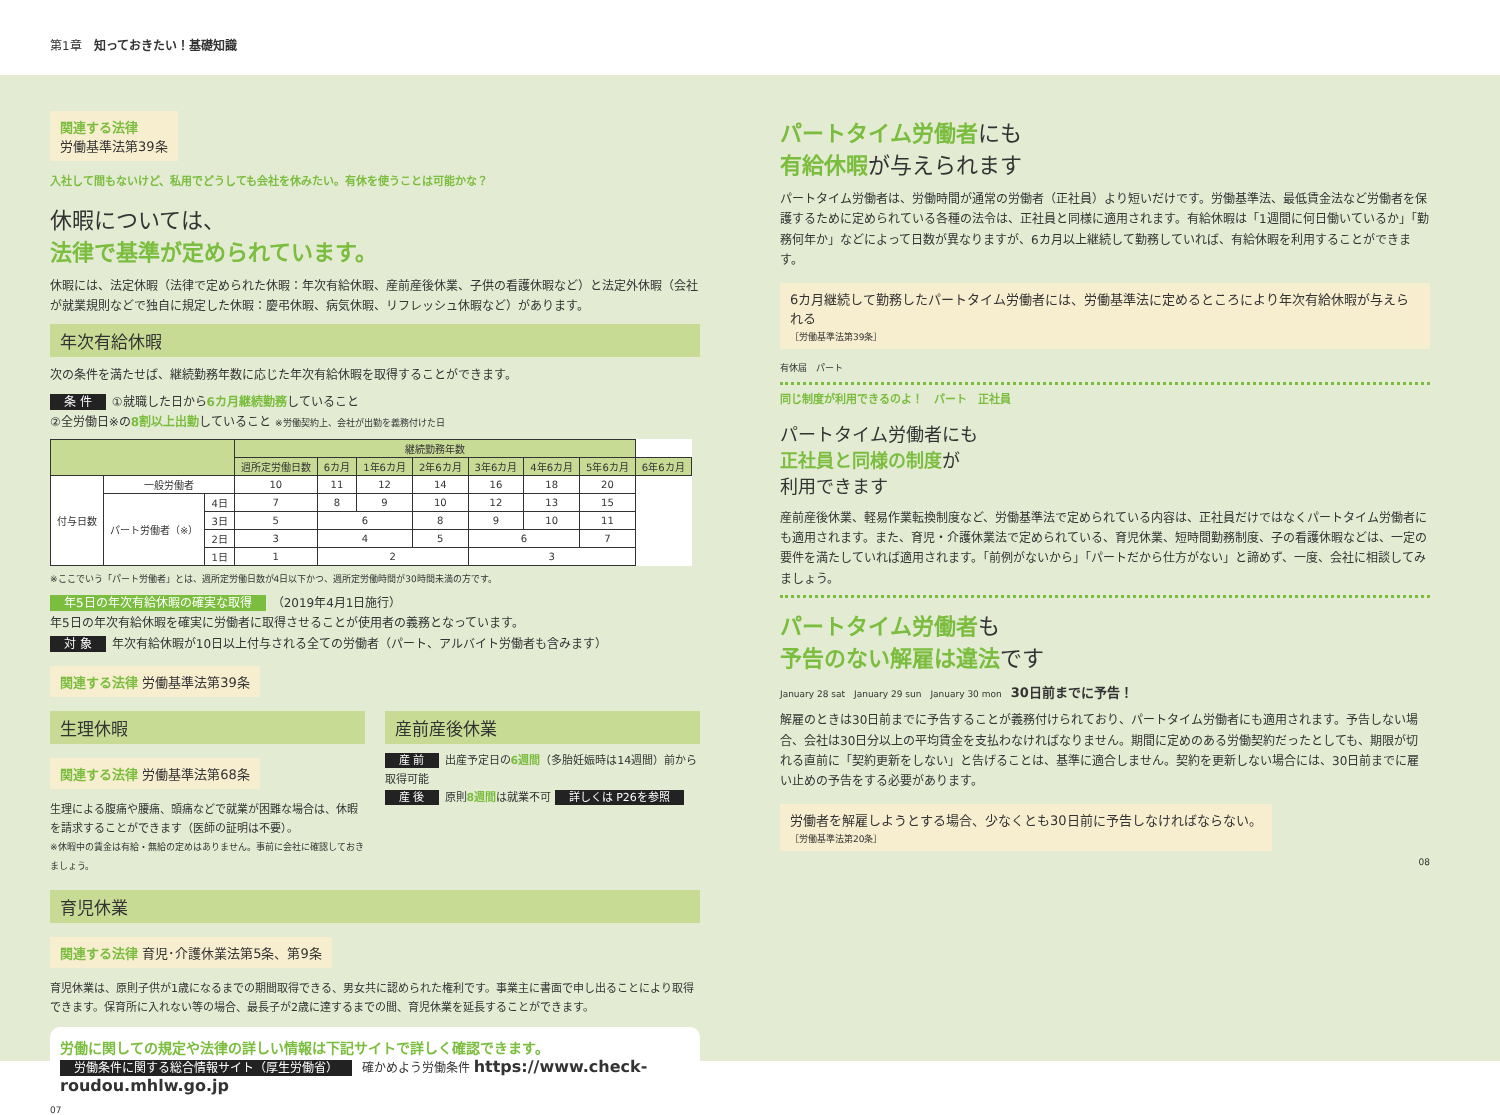第1章　知っておきたい！基礎知識
関連する法律
労働基準法第39条
入社して間もないけど、私用でどうしても会社を休みたい。有休を使うことは可能かな？
休暇については、
法律で基準が定められています。
休暇には、法定休暇（法律で定められた休暇：年次有給休暇、産前産後休業、子供の看護休暇など）と法定外休暇（会社が就業規則などで独自に規定した休暇：慶弔休暇、病気休暇、リフレッシュ休暇など）があります。
年次有給休暇
次の条件を満たせば、継続勤務年数に応じた年次有給休暇を取得することができます。
条 件 ①就職した日から6カ月継続勤務していること
②全労働日※の8割以上出勤していること ※労働契約上、会社が出勤を義務付けた日
| | | | 継続勤務年数 | | | | | | | |
| --- | --- | --- | --- | --- | --- | --- | --- | --- | --- | --- |
| | | | 週所定労働日数 | 6カ月 | 1年6カ月 | 2年6カ月 | 3年6カ月 | 4年6カ月 | 5年6カ月 | 6年6カ月 |
| 付与日数 | 一般労働者 | | 10 | 11 | 12 | 14 | 16 | 18 | 20 | |
| | パート労働者（※） | 4日 | 7 | 8 | 9 | 10 | 12 | 13 | 15 | |
| | | 3日 | 5 | 6 | | 8 | 9 | 10 | 11 | |
| | | 2日 | 3 | 4 | | 5 | 6 | | 7 | |
| | | 1日 | 1 | 2 | | | 3 | | | |
※ここでいう「パート労働者」とは、週所定労働日数が4日以下かつ、週所定労働時間が30時間未満の方です。
年5日の年次有給休暇の確実な取得 （2019年4月1日施行）
年5日の年次有給休暇を確実に労働者に取得させることが使用者の義務となっています。
対 象 年次有給休暇が10日以上付与される全ての労働者（パート、アルバイト労働者も含みます）
関連する法律 労働基準法第39条
生理休暇
関連する法律 労働基準法第68条
生理による腹痛や腰痛、頭痛などで就業が困難な場合は、休暇を請求することができます（医師の証明は不要）。
※休暇中の賃金は有給・無給の定めはありません。事前に会社に確認しておきましょう。
産前産後休業
産 前 出産予定日の6週間（多胎妊娠時は14週間）前から取得可能
産 後 原則8週間は就業不可 詳しくは P26を参照
育児休業
関連する法律 育児･介護休業法第5条、第9条
育児休業は、原則子供が1歳になるまでの期間取得できる、男女共に認められた権利です。事業主に書面で申し出ることにより取得できます。保育所に入れない等の場合、最長子が2歳に達するまでの間、育児休業を延長することができます。
労働に関しての規定や法律の詳しい情報は下記サイトで詳しく確認できます。
労働条件に関する総合情報サイト（厚生労働省） 確かめよう労働条件 https://www.check-roudou.mhlw.go.jp
07
パートタイム労働者にも
有給休暇が与えられます
パートタイム労働者は、労働時間が通常の労働者（正社員）より短いだけです。労働基準法、最低賃金法など労働者を保護するために定められている各種の法令は、正社員と同様に適用されます。有給休暇は「1週間に何日働いているか」「勤務何年か」などによって日数が異なりますが、6カ月以上継続して勤務していれば、有給休暇を利用することができます。
6カ月継続して勤務したパートタイム労働者には、労働基準法に定めるところにより年次有給休暇が与えられる
［労働基準法第39条］
有休届　パート
同じ制度が利用できるのよ！　パート　正社員
パートタイム労働者にも
正社員と同様の制度が
利用できます
産前産後休業、軽易作業転換制度など、労働基準法で定められている内容は、正社員だけではなくパートタイム労働者にも適用されます。また、育児・介護休業法で定められている、育児休業、短時間勤務制度、子の看護休暇などは、一定の要件を満たしていれば適用されます。「前例がないから」「パートだから仕方がない」と諦めず、一度、会社に相談してみましょう。
パートタイム労働者も
予告のない解雇は違法です
January 28 sat　January 29 sun　January 30 mon　30日前までに予告！
解雇のときは30日前までに予告することが義務付けられており、パートタイム労働者にも適用されます。予告しない場合、会社は30日分以上の平均賃金を支払わなければなりません。期間に定めのある労働契約だったとしても、期限が切れる直前に「契約更新をしない」と告げることは、基準に適合しません。契約を更新しない場合には、30日前までに雇い止めの予告をする必要があります。
労働者を解雇しようとする場合、少なくとも30日前に予告しなければならない。
［労働基準法第20条］
08